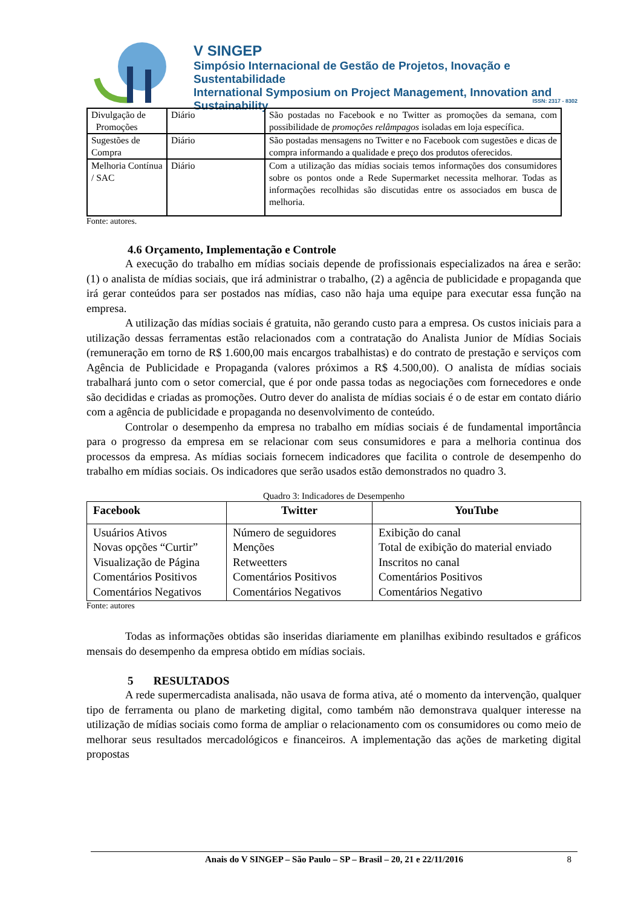V SINGEP
Simpósio Internacional de Gestão de Projetos, Inovação e Sustentabilidade
International Symposium on Project Management, Innovation and Sustainability
ISSN: 2317 - 8302
| Divulgação de Promoções | Diário | São postadas no Facebook e no Twitter as promoções da semana, com possibilidade de promoções relâmpagos isoladas em loja específica. |
| Sugestões de Compra | Diário | São postadas mensagens no Twitter e no Facebook com sugestões e dicas de compra informando a qualidade e preço dos produtos oferecidos. |
| Melhoria Contínua / SAC | Diário | Com a utilização das mídias sociais temos informações dos consumidores sobre os pontos onde a Rede Supermarket necessita melhorar. Todas as informações recolhidas são discutidas entre os associados em busca de melhoria. |
Fonte: autores.
4.6 Orçamento, Implementação e Controle
A execução do trabalho em mídias sociais depende de profissionais especializados na área e serão: (1) o analista de mídias sociais, que irá administrar o trabalho, (2) a agência de publicidade e propaganda que irá gerar conteúdos para ser postados nas mídias, caso não haja uma equipe para executar essa função na empresa.
A utilização das mídias sociais é gratuita, não gerando custo para a empresa. Os custos iniciais para a utilização dessas ferramentas estão relacionados com a contratação do Analista Junior de Mídias Sociais (remuneração em torno de R$ 1.600,00 mais encargos trabalhistas) e do contrato de prestação e serviços com Agência de Publicidade e Propaganda (valores próximos a R$ 4.500,00). O analista de mídias sociais trabalhará junto com o setor comercial, que é por onde passa todas as negociações com fornecedores e onde são decididas e criadas as promoções. Outro dever do analista de mídias sociais é o de estar em contato diário com a agência de publicidade e propaganda no desenvolvimento de conteúdo.
Controlar o desempenho da empresa no trabalho em mídias sociais é de fundamental importância para o progresso da empresa em se relacionar com seus consumidores e para a melhoria continua dos processos da empresa. As mídias sociais fornecem indicadores que facilita o controle de desempenho do trabalho em mídias sociais. Os indicadores que serão usados estão demonstrados no quadro 3.
Quadro 3: Indicadores de Desempenho
| Facebook | Twitter | YouTube |
| --- | --- | --- |
| Usuários Ativos Novas opções “Curtir” Visualização de Página Comentários Positivos Comentários Negativos | Número de seguidores Menções Retweetters Comentários Positivos Comentários Negativos | Exibição do canal Total de exibição do material enviado Inscritos no canal Comentários Positivos Comentários Negativo |
Fonte: autores
Todas as informações obtidas são inseridas diariamente em planilhas exibindo resultados e gráficos mensais do desempenho da empresa obtido em mídias sociais.
5 RESULTADOS
A rede supermercadista analisada, não usava de forma ativa, até o momento da intervenção, qualquer tipo de ferramenta ou plano de marketing digital, como também não demonstrava qualquer interesse na utilização de mídias sociais como forma de ampliar o relacionamento com os consumidores ou como meio de melhorar seus resultados mercadológicos e financeiros. A implementação das ações de marketing digital propostas
Anais do V SINGEP – São Paulo – SP – Brasil – 20, 21 e 22/11/2016 8